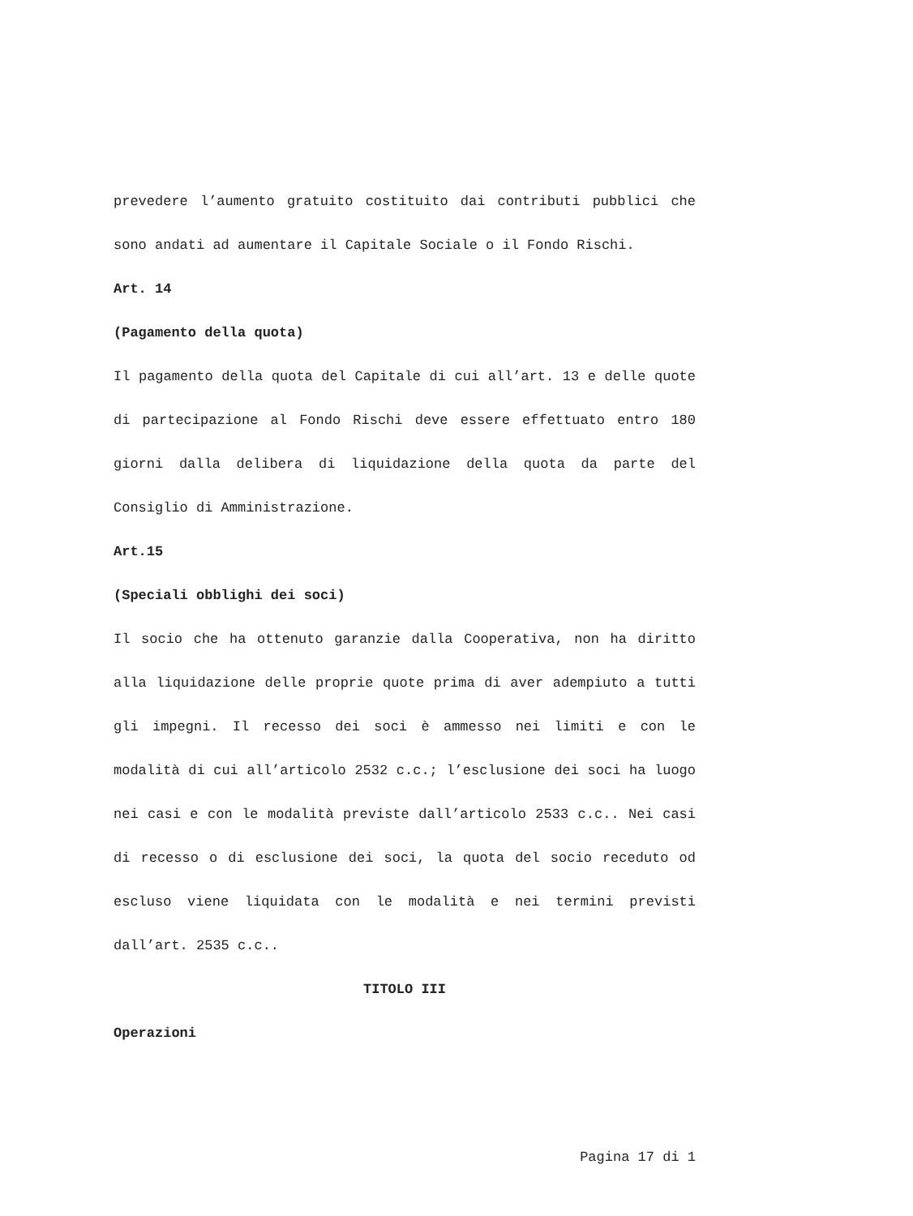prevedere l’aumento gratuito costituito dai contributi pubblici che sono andati ad aumentare il Capitale Sociale o il Fondo Rischi.
Art. 14
(Pagamento della quota)
Il pagamento della quota del Capitale di cui all’art. 13 e delle quote di partecipazione al Fondo Rischi deve essere effettuato entro 180 giorni dalla delibera di liquidazione della quota da parte del Consiglio di Amministrazione.
Art.15
(Speciali obblighi dei soci)
Il socio che ha ottenuto garanzie dalla Cooperativa, non ha diritto alla liquidazione delle proprie quote prima di aver adempiuto a tutti gli impegni. Il recesso dei soci è ammesso nei limiti e con le modalità di cui all’articolo 2532 c.c.; l’esclusione dei soci ha luogo nei casi e con le modalità previste dall’articolo 2533 c.c.. Nei casi di recesso o di esclusione dei soci, la quota del socio receduto od escluso viene liquidata con le modalità e nei termini previsti dall’art. 2535 c.c..
TITOLO III
Operazioni
Pagina 17 di 1